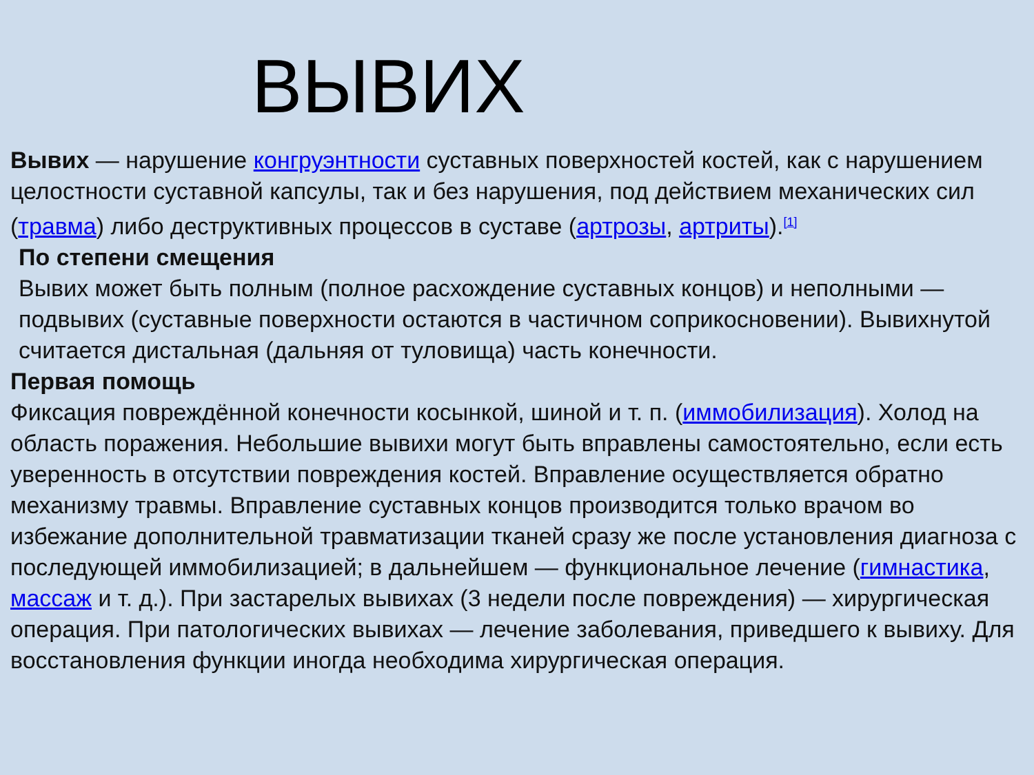ВЫВИХ
Вывих — нарушение конгруэнтности суставных поверхностей костей, как с нарушением целостности суставной капсулы, так и без нарушения, под действием механических сил (травма) либо деструктивных процессов в суставе (артрозы, артриты).<sup>[1]</sup>
По степени смещения
Вывих может быть полным (полное расхождение суставных концов) и неполными — подвывих (суставные поверхности остаются в частичном соприкосновении). Вывихнутой считается дистальная (дальняя от туловища) часть конечности.
Первая помощь
Фиксация повреждённой конечности косынкой, шиной и т. п. (иммобилизация). Холод на область поражения. Небольшие вывихи могут быть вправлены самостоятельно, если есть уверенность в отсутствии повреждения костей. Вправление осуществляется обратно механизму травмы. Вправление суставных концов производится только врачом во избежание дополнительной травматизации тканей сразу же после установления диагноза с последующей иммобилизацией; в дальнейшем — функциональное лечение (гимнастика, массаж и т. д.). При застарелых вывихах (3 недели после повреждения) — хирургическая операция. При патологических вывихах — лечение заболевания, приведшего к вывиху. Для восстановления функции иногда необходима хирургическая операция.